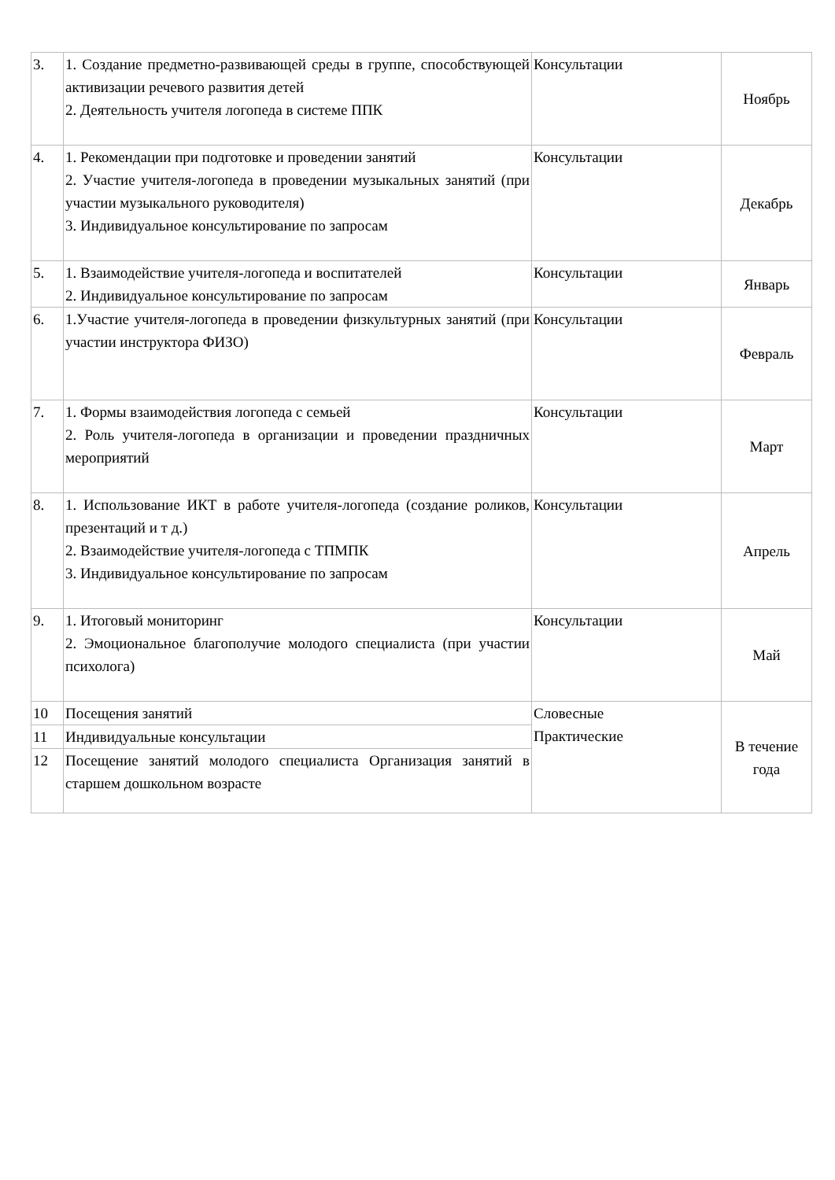| 3. | 1. Создание предметно-развивающей среды в группе, способствующей активизации речевого развития детей 2. Деятельность учителя логопеда в системе ППК | Консультации | Ноябрь |
| 4. | 1. Рекомендации при подготовке и проведении занятий 2. Участие учителя-логопеда в проведении музыкальных занятий (при участии музыкального руководителя) 3. Индивидуальное консультирование по запросам | Консультации | Декабрь |
| 5. | 1. Взаимодействие учителя-логопеда и воспитателей 2. Индивидуальное консультирование по запросам | Консультации | Январь |
| 6. | 1.Участие учителя-логопеда в проведении физкультурных занятий (при участии инструктора ФИЗО) | Консультации | Февраль |
| 7. | 1. Формы взаимодействия логопеда с семьей 2. Роль учителя-логопеда в организации и проведении праздничных мероприятий | Консультации | Март |
| 8. | 1. Использование ИКТ в работе учителя-логопеда (создание роликов, презентаций и т д.) 2. Взаимодействие учителя-логопеда с ТПМПК 3. Индивидуальное консультирование по запросам | Консультации | Апрель |
| 9. | 1. Итоговый мониторинг 2. Эмоциональное благополучие молодого специалиста (при участии психолога) | Консультации | Май |
| 10 | Посещения занятий | Словесные Практические | В течение года |
| 11 | Индивидуальные консультации | | |
| 12 | Посещение занятий молодого специалиста Организация занятий в старшем дошкольном возрасте | | |